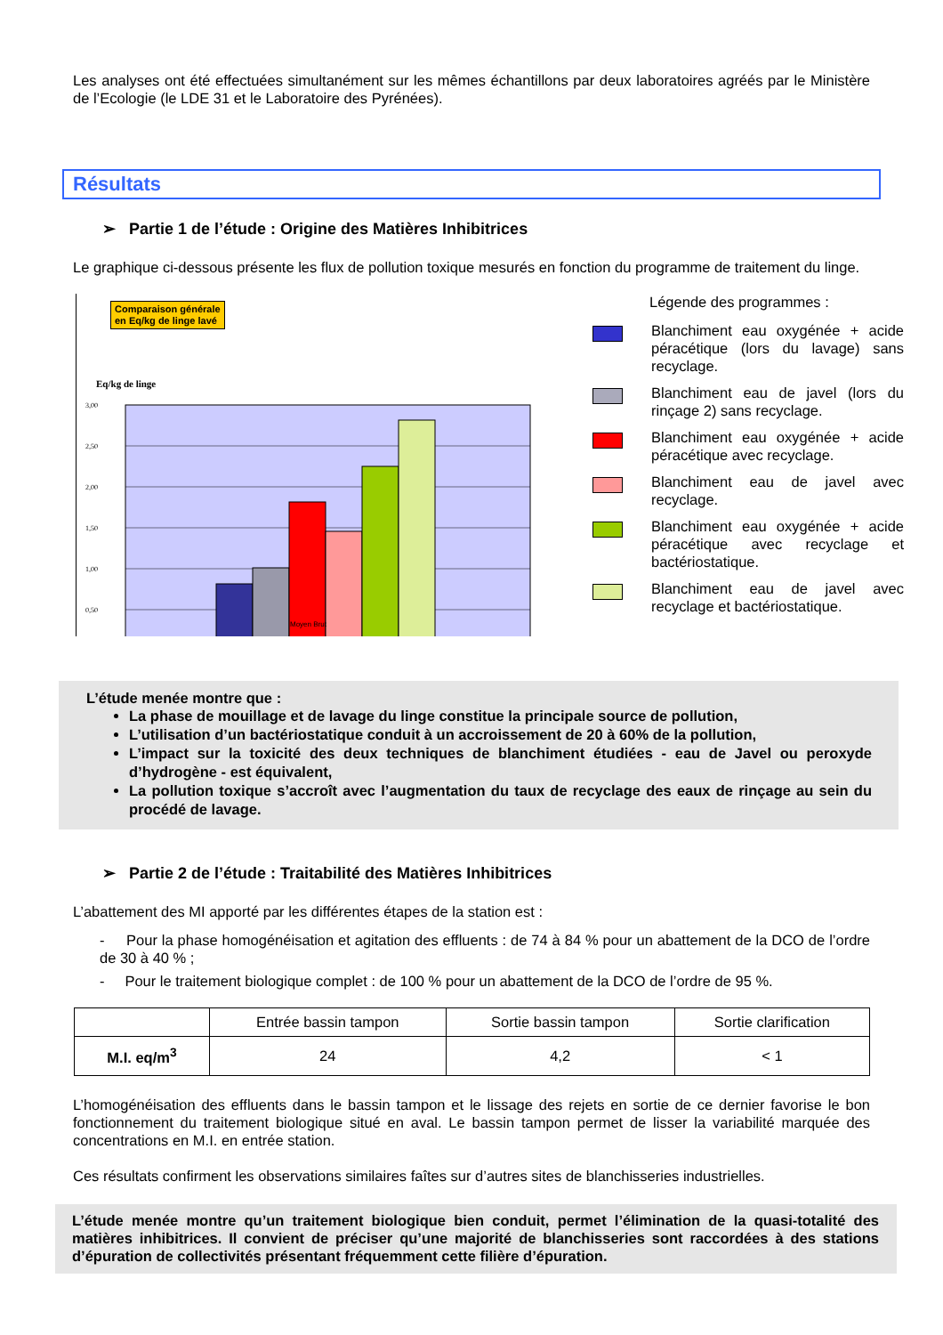Les analyses ont été effectuées simultanément sur les mêmes échantillons par deux laboratoires agréés par le Ministère de l’Ecologie (le LDE 31 et le Laboratoire des Pyrénées).
Résultats
➢ Partie 1 de l’étude : Origine des Matières Inhibitrices
Le graphique ci-dessous présente les flux de pollution toxique mesurés en fonction du programme de traitement du linge.
Comparaison générale
en Eq/kg de linge lavé
Eq/kg de linge
3,00
2,50
2,00
1,50
1,00
0,50
Moyen Brut
Légende des programmes :
Blanchiment eau oxygénée + acide péracétique (lors du lavage) sans recyclage.
Blanchiment eau de javel (lors du rinçage 2) sans recyclage.
Blanchiment eau oxygénée + acide péracétique avec recyclage.
Blanchiment eau de javel avec recyclage.
Blanchiment eau oxygénée + acide péracétique avec recyclage et bactériostatique.
Blanchiment eau de javel avec recyclage et bactériostatique.
L’étude menée montre que :
La phase de mouillage et de lavage du linge constitue la principale source de pollution,
L’utilisation d’un bactériostatique conduit à un accroissement de 20 à 60% de la pollution,
L’impact sur la toxicité des deux techniques de blanchiment étudiées - eau de Javel ou peroxyde d’hydrogène - est équivalent,
La pollution toxique s’accroît avec l’augmentation du taux de recyclage des eaux de rinçage au sein du procédé de lavage.
➢ Partie 2 de l’étude : Traitabilité des Matières Inhibitrices
L’abattement des MI apporté par les différentes étapes de la station est :
- Pour la phase homogénéisation et agitation des effluents : de 74 à 84 % pour un abattement de la DCO de l’ordre de 30 à 40 % ;
- Pour le traitement biologique complet : de 100 % pour un abattement de la DCO de l’ordre de 95 %.
| | Entrée bassin tampon | Sortie bassin tampon | Sortie clarification |
| --- | --- | --- | --- |
| M.I. eq/m<sup>3</sup> | 24 | 4,2 | < 1 |
L’homogénéisation des effluents dans le bassin tampon et le lissage des rejets en sortie de ce dernier favorise le bon fonctionnement du traitement biologique situé en aval. Le bassin tampon permet de lisser la variabilité marquée des concentrations en M.I. en entrée station.
Ces résultats confirment les observations similaires faîtes sur d’autres sites de blanchisseries industrielles.
L’étude menée montre qu’un traitement biologique bien conduit, permet l’élimination de la quasi-totalité des matières inhibitrices. Il convient de préciser qu’une majorité de blanchisseries sont raccordées à des stations d’épuration de collectivités présentant fréquemment cette filière d’épuration.